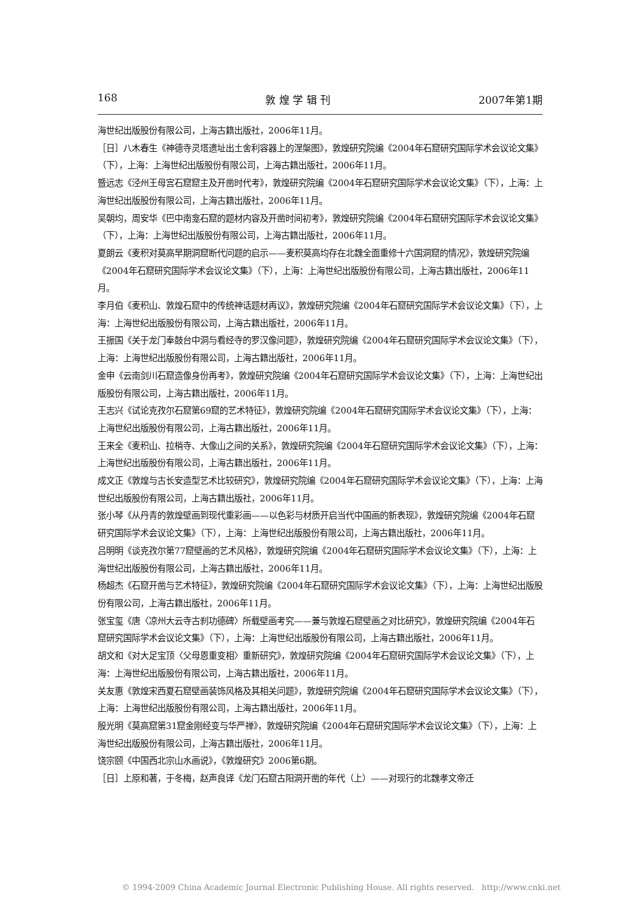168 敦 煌 学 辑 刊 2007年第1期
海世纪出版股份有限公司，上海古籍出版社，2006年11月。
［日］八木春生《神德寺灵塔遗址出土舍利容器上的涅槃图》，敦煌研究院编《2004年石窟研究国际学术会议论文集》（下），上海：上海世纪出版股份有限公司，上海古籍出版社，2006年11月。
暨远志《泾州王母宫石窟窟主及开凿时代考》，敦煌研究院编《2004年石窟研究国际学术会议论文集》（下），上海：上海世纪出版股份有限公司，上海古籍出版社，2006年11月。
吴朝均，周安华《巴中南龛石窟的题材内容及开凿时间初考》，敦煌研究院编《2004年石窟研究国际学术会议论文集》（下），上海：上海世纪出版股份有限公司，上海古籍出版社，2006年11月。
夏朗云《麦积对莫高早期洞窟断代问题的启示——麦积莫高均存在北魏全面重修十六国洞窟的情况》，敦煌研究院编《2004年石窟研究国际学术会议论文集》（下），上海：上海世纪出版股份有限公司，上海古籍出版社，2006年11月。
李月伯《麦积山、敦煌石窟中的传统神话题材再议》，敦煌研究院编《2004年石窟研究国际学术会议论文集》（下），上海：上海世纪出版股份有限公司，上海古籍出版社，2006年11月。
王振国《关于龙门奉鼓台中洞与看经寺的罗汉像问题》，敦煌研究院编《2004年石窟研究国际学术会议论文集》（下），上海：上海世纪出版股份有限公司，上海古籍出版社，2006年11月。
金申《云南剑川石窟造像身份再考》，敦煌研究院编《2004年石窟研究国际学术会议论文集》（下），上海：上海世纪出版股份有限公司，上海古籍出版社，2006年11月。
王志兴《试论克孜尔石窟第69窟的艺术特征》，敦煌研究院编《2004年石窟研究国际学术会议论文集》（下），上海：上海世纪出版股份有限公司，上海古籍出版社，2006年11月。
王来全《麦积山、拉梢寺、大像山之间的关系》，敦煌研究院编《2004年石窟研究国际学术会议论文集》（下），上海：上海世纪出版股份有限公司，上海古籍出版社，2006年11月。
成文正《敦煌与古长安造型艺术比较研究》，敦煌研究院编《2004年石窟研究国际学术会议论文集》（下），上海：上海世纪出版股份有限公司，上海古籍出版社，2006年11月。
张小琴《从丹青的敦煌壁画到现代重彩画——以色彩与材质开启当代中国画的新表现》，敦煌研究院编《2004年石窟研究国际学术会议论文集》（下），上海：上海世纪出版股份有限公司，上海古籍出版社，2006年11月。
吕明明《谈克孜尔第77窟壁画的艺术风格》，敦煌研究院编《2004年石窟研究国际学术会议论文集》（下），上海：上海世纪出版股份有限公司，上海古籍出版社，2006年11月。
杨超杰《石窟开凿与艺术特征》，敦煌研究院编《2004年石窟研究国际学术会议论文集》（下），上海：上海世纪出版股份有限公司，上海古籍出版社，2006年11月。
张宝玺《唐〈凉州大云寺古刹功德碑〉所载壁画考究——兼与敦煌石窟壁画之对比研究》，敦煌研究院编《2004年石窟研究国际学术会议论文集》（下），上海：上海世纪出版股份有限公司，上海古籍出版社，2006年11月。
胡文和《对大足宝顶〈父母恩重变相〉重新研究》，敦煌研究院编《2004年石窟研究国际学术会议论文集》（下），上海：上海世纪出版股份有限公司，上海古籍出版社，2006年11月。
关友惠《敦煌宋西夏石窟壁画装饰风格及其相关问题》，敦煌研究院编《2004年石窟研究国际学术会议论文集》（下），上海：上海世纪出版股份有限公司，上海古籍出版社，2006年11月。
殷光明《莫高窟第31窟金刚经变与华严禅》，敦煌研究院编《2004年石窟研究国际学术会议论文集》（下），上海：上海世纪出版股份有限公司，上海古籍出版社，2006年11月。
饶宗颐《中国西北宗山水画说》，《敦煌研究》2006第6期。
［日］上原和著，于冬梅，赵声良译《龙门石窟古阳洞开凿的年代（上）——对现行的北魏孝文帝迁
© 1994-2009 China Academic Journal Electronic Publishing House. All rights reserved. http://www.cnki.net